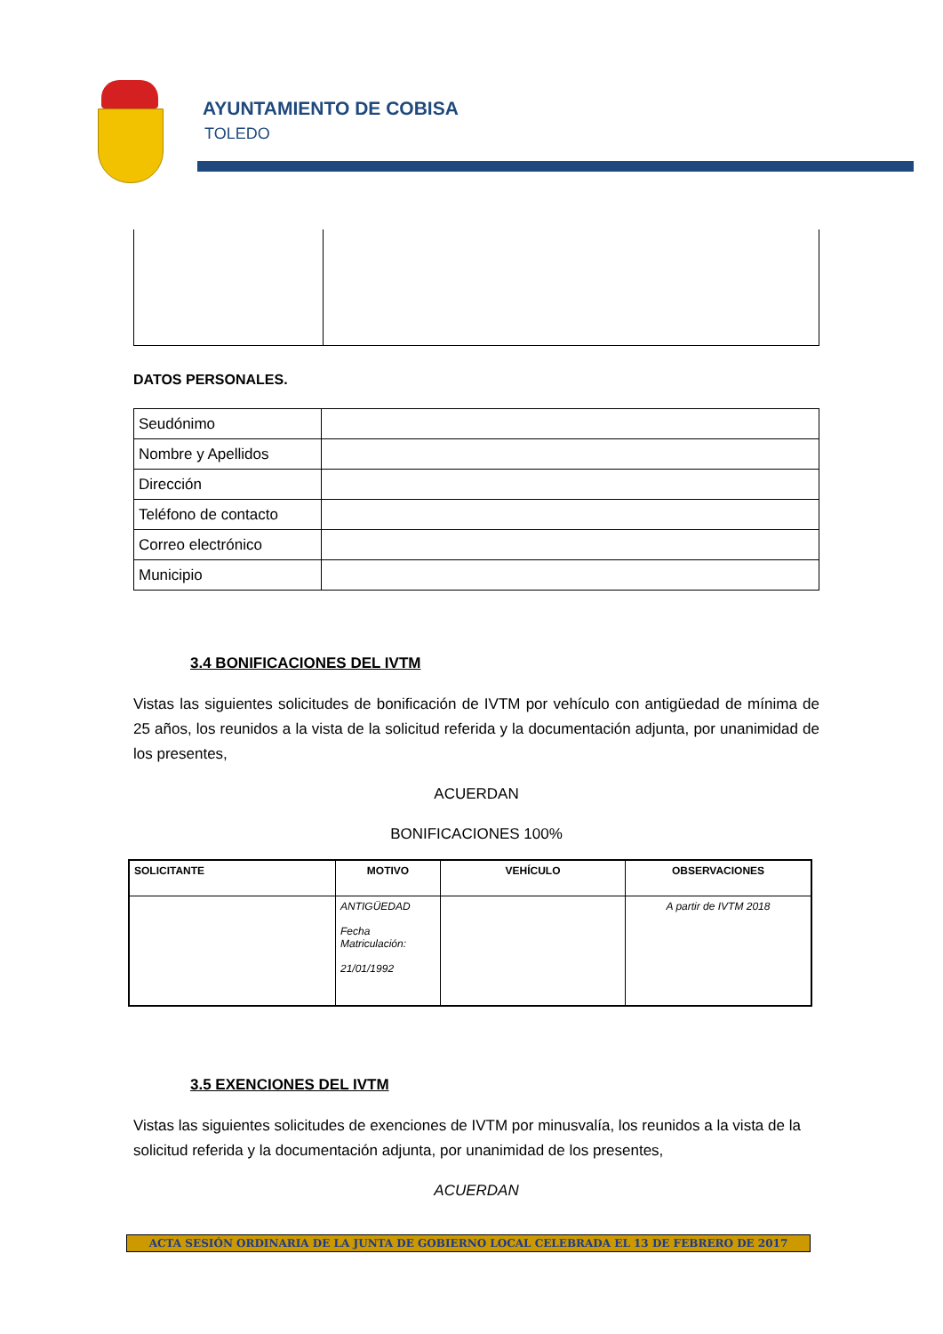AYUNTAMIENTO DE COBISA
TOLEDO
DATOS PERSONALES.
| Seudónimo | |
| Nombre y Apellidos | |
| Dirección | |
| Teléfono de contacto | |
| Correo electrónico | |
| Municipio | |
3.4 BONIFICACIONES DEL IVTM
Vistas las siguientes solicitudes de bonificación de IVTM por vehículo con antigüedad de mínima de 25 años, los reunidos a la vista de la solicitud referida y la documentación adjunta, por unanimidad de los presentes,
ACUERDAN
BONIFICACIONES 100%
| SOLICITANTE | MOTIVO | VEHÍCULO | OBSERVACIONES |
| --- | --- | --- | --- |
| | ANTIGÜEDAD Fecha Matriculación: 21/01/1992 | | A partir de IVTM 2018 |
3.5 EXENCIONES DEL IVTM
Vistas las siguientes solicitudes de exenciones de IVTM por minusvalía, los reunidos a la vista de la solicitud referida y la documentación adjunta, por unanimidad de los presentes,
ACUERDAN
ACTA SESIÓN ORDINARIA DE LA JUNTA DE GOBIERNO LOCAL CELEBRADA EL 13 DE FEBRERO DE 2017